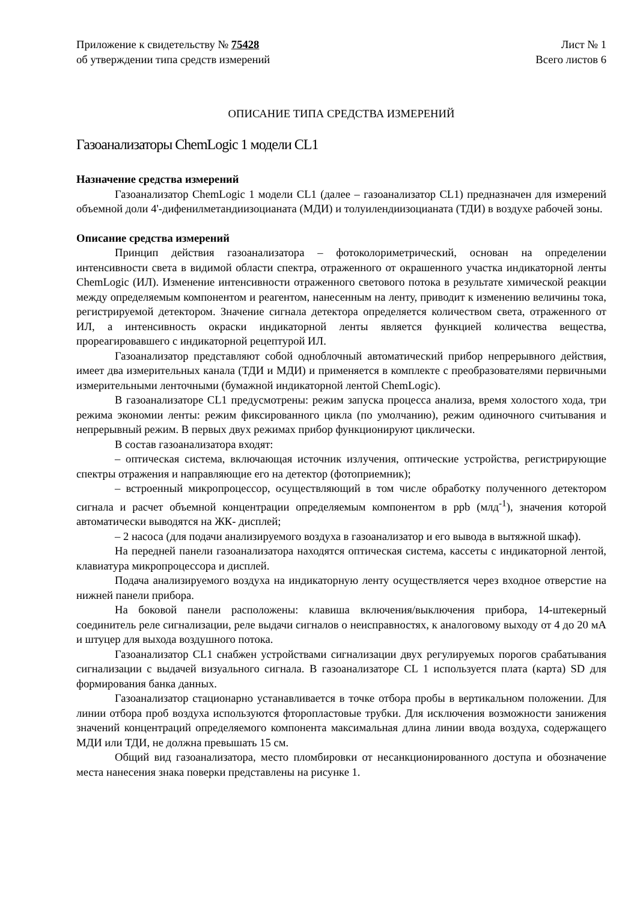Приложение к свидетельству № 75428
об утверждении типа средств измерений
Лист № 1
Всего листов 6
ОПИСАНИЕ ТИПА СРЕДСТВА ИЗМЕРЕНИЙ
Газоанализаторы ChemLogic 1 модели CL1
Назначение средства измерений
Газоанализатор ChemLogic 1 модели CL1 (далее – газоанализатор CL1) предназначен для измерений объемной доли 4'-дифенилметандиизоцианата (МДИ) и толуилендиизоцианата (ТДИ) в воздухе рабочей зоны.
Описание средства измерений
Принцип действия газоанализатора – фотоколориметрический, основан на определении интенсивности света в видимой области спектра, отраженного от окрашенного участка индикаторной ленты ChemLogic (ИЛ). Изменение интенсивности отраженного светового потока в результате химической реакции между определяемым компонентом и реагентом, нанесенным на ленту, приводит к изменению величины тока, регистрируемой детектором. Значение сигнала детектора определяется количеством света, отраженного от ИЛ, а интенсивность окраски индикаторной ленты является функцией количества вещества, прореагировавшего с индикаторной рецептурой ИЛ.
Газоанализатор представляют собой одноблочный автоматический прибор непрерывного действия, имеет два измерительных канала (ТДИ и МДИ) и применяется в комплекте с преобразователями первичными измерительными ленточными (бумажной индикаторной лентой ChemLogic).
В газоанализаторе CL1 предусмотрены: режим запуска процесса анализа, время холостого хода, три режима экономии ленты: режим фиксированного цикла (по умолчанию), режим одиночного считывания и непрерывный режим. В первых двух режимах прибор функционируют циклически.
В состав газоанализатора входят:
– оптическая система, включающая источник излучения, оптические устройства, регистрирующие спектры отражения и направляющие его на детектор (фотоприемник);
– встроенный микропроцессор, осуществляющий в том числе обработку полученного детектором сигнала и расчет объемной концентрации определяемым компонентом в ppb (млд<sup>-1</sup>), значения которой автоматически выводятся на ЖК- дисплей;
– 2 насоса (для подачи анализируемого воздуха в газоанализатор и его вывода в вытяжной шкаф).
На передней панели газоанализатора находятся оптическая система, кассеты с индикаторной лентой, клавиатура микропроцессора и дисплей.
Подача анализируемого воздуха на индикаторную ленту осуществляется через входное отверстие на нижней панели прибора.
На боковой панели расположены: клавиша включения/выключения прибора, 14-штекерный соединитель реле сигнализации, реле выдачи сигналов о неисправностях, к аналоговому выходу от 4 до 20 мА и штуцер для выхода воздушного потока.
Газоанализатор CL1 снабжен устройствами сигнализации двух регулируемых порогов срабатывания сигнализации с выдачей визуального сигнала. В газоанализаторе CL 1 используется плата (карта) SD для формирования банка данных.
Газоанализатор стационарно устанавливается в точке отбора пробы в вертикальном положении. Для линии отбора проб воздуха используются фторопластовые трубки. Для исключения возможности занижения значений концентраций определяемого компонента максимальная длина линии ввода воздуха, содержащего МДИ или ТДИ, не должна превышать 15 см.
Общий вид газоанализатора, место пломбировки от несанкционированного доступа и обозначение места нанесения знака поверки представлены на рисунке 1.